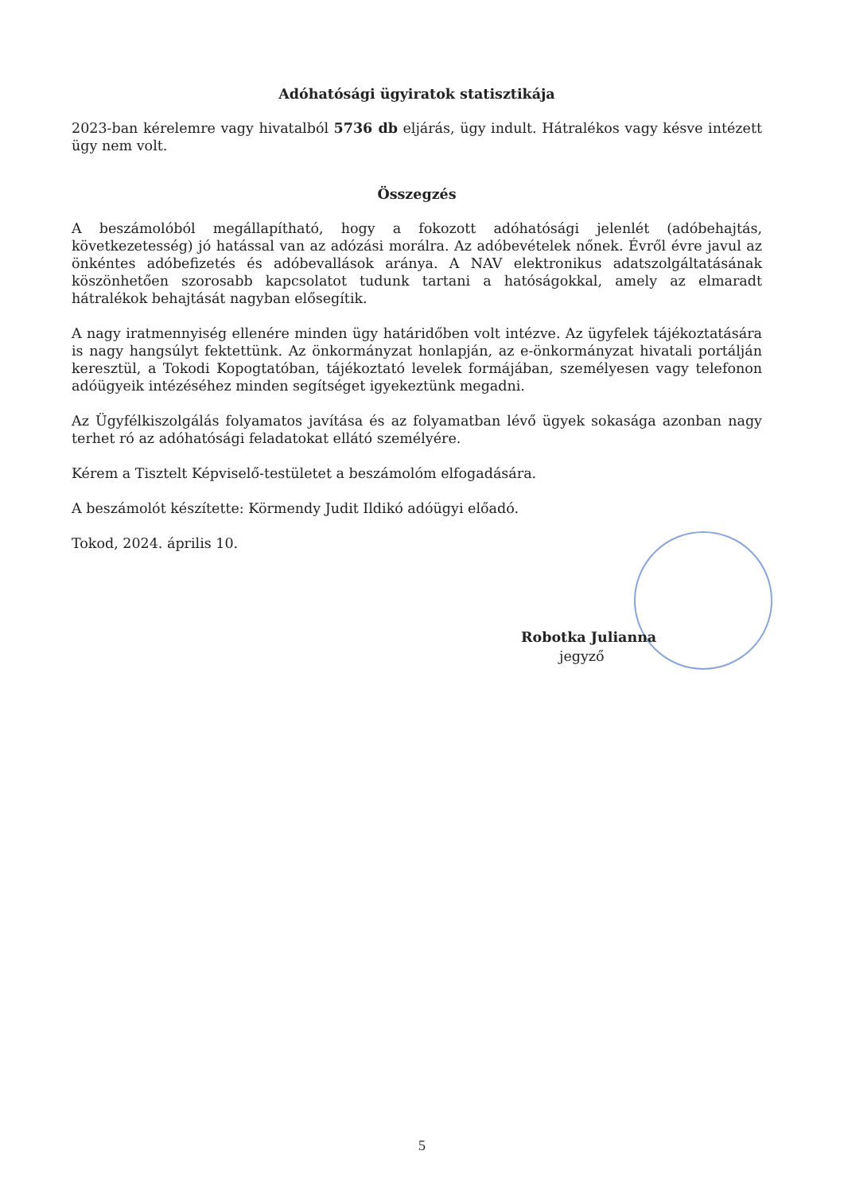Adóhatósági ügyiratok statisztikája
2023-ban kérelemre vagy hivatalból 5736 db eljárás, ügy indult. Hátralékos vagy késve intézett ügy nem volt.
Összegzés
A beszámolóból megállapítható, hogy a fokozott adóhatósági jelenlét (adóbehajtás, következetesség) jó hatással van az adózási morálra. Az adóbevételek nőnek. Évről évre javul az önkéntes adóbefizetés és adóbevallások aránya. A NAV elektronikus adatszolgáltatásának köszönhetően szorosabb kapcsolatot tudunk tartani a hatóságokkal, amely az elmaradt hátralékok behajtását nagyban elősegítik.
A nagy iratmennyiség ellenére minden ügy határidőben volt intézve. Az ügyfelek tájékoztatására is nagy hangsúlyt fektettünk. Az önkormányzat honlapján, az e-önkormányzat hivatali portálján keresztül, a Tokodi Kopogtatóban, tájékoztató levelek formájában, személyesen vagy telefonon adóügyeik intézéséhez minden segítséget igyekeztünk megadni.
Az Ügyfélkiszolgálás folyamatos javítása és az folyamatban lévő ügyek sokasága azonban nagy terhet ró az adóhatósági feladatokat ellátó személyére.
Kérem a Tisztelt Képviselő-testületet a beszámolóm elfogadására.
A beszámolót készítette: Körmendy Judit Ildikó adóügyi előadó.
Tokod, 2024. április 10.
Robotka Julianna
jegyző
5